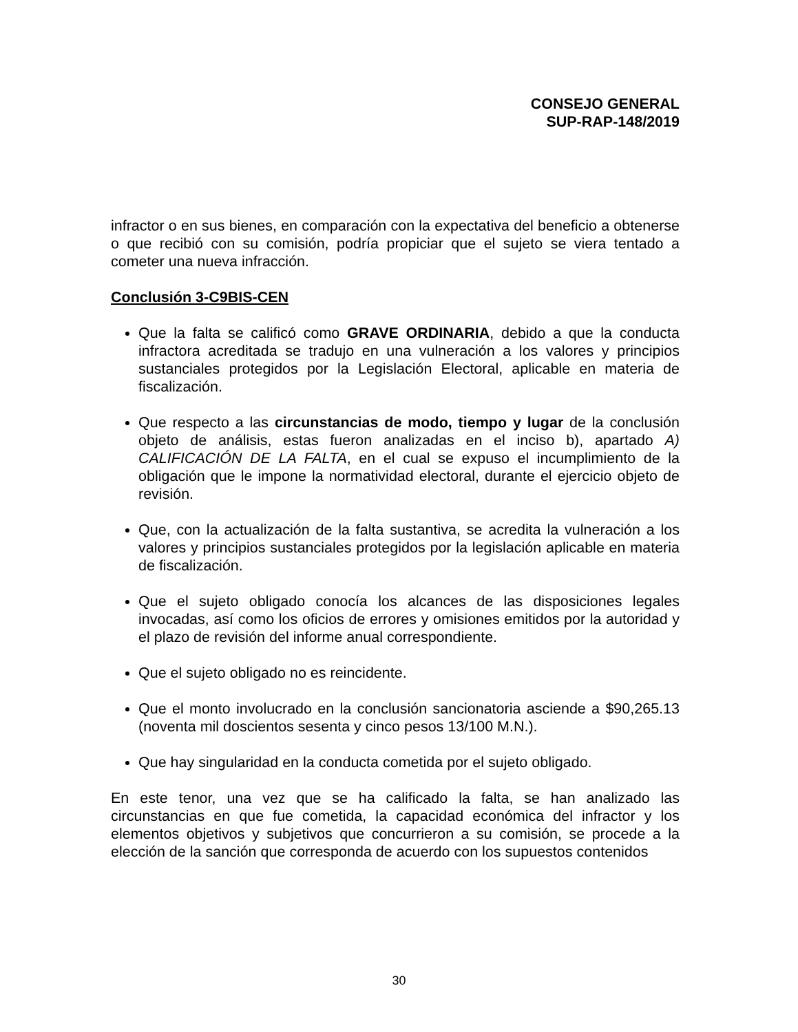CONSEJO GENERAL
SUP-RAP-148/2019
infractor o en sus bienes, en comparación con la expectativa del beneficio a obtenerse o que recibió con su comisión, podría propiciar que el sujeto se viera tentado a cometer una nueva infracción.
Conclusión 3-C9BIS-CEN
Que la falta se calificó como GRAVE ORDINARIA, debido a que la conducta infractora acreditada se tradujo en una vulneración a los valores y principios sustanciales protegidos por la Legislación Electoral, aplicable en materia de fiscalización.
Que respecto a las circunstancias de modo, tiempo y lugar de la conclusión objeto de análisis, estas fueron analizadas en el inciso b), apartado A) CALIFICACIÓN DE LA FALTA, en el cual se expuso el incumplimiento de la obligación que le impone la normatividad electoral, durante el ejercicio objeto de revisión.
Que, con la actualización de la falta sustantiva, se acredita la vulneración a los valores y principios sustanciales protegidos por la legislación aplicable en materia de fiscalización.
Que el sujeto obligado conocía los alcances de las disposiciones legales invocadas, así como los oficios de errores y omisiones emitidos por la autoridad y el plazo de revisión del informe anual correspondiente.
Que el sujeto obligado no es reincidente.
Que el monto involucrado en la conclusión sancionatoria asciende a $90,265.13 (noventa mil doscientos sesenta y cinco pesos 13/100 M.N.).
Que hay singularidad en la conducta cometida por el sujeto obligado.
En este tenor, una vez que se ha calificado la falta, se han analizado las circunstancias en que fue cometida, la capacidad económica del infractor y los elementos objetivos y subjetivos que concurrieron a su comisión, se procede a la elección de la sanción que corresponda de acuerdo con los supuestos contenidos
30